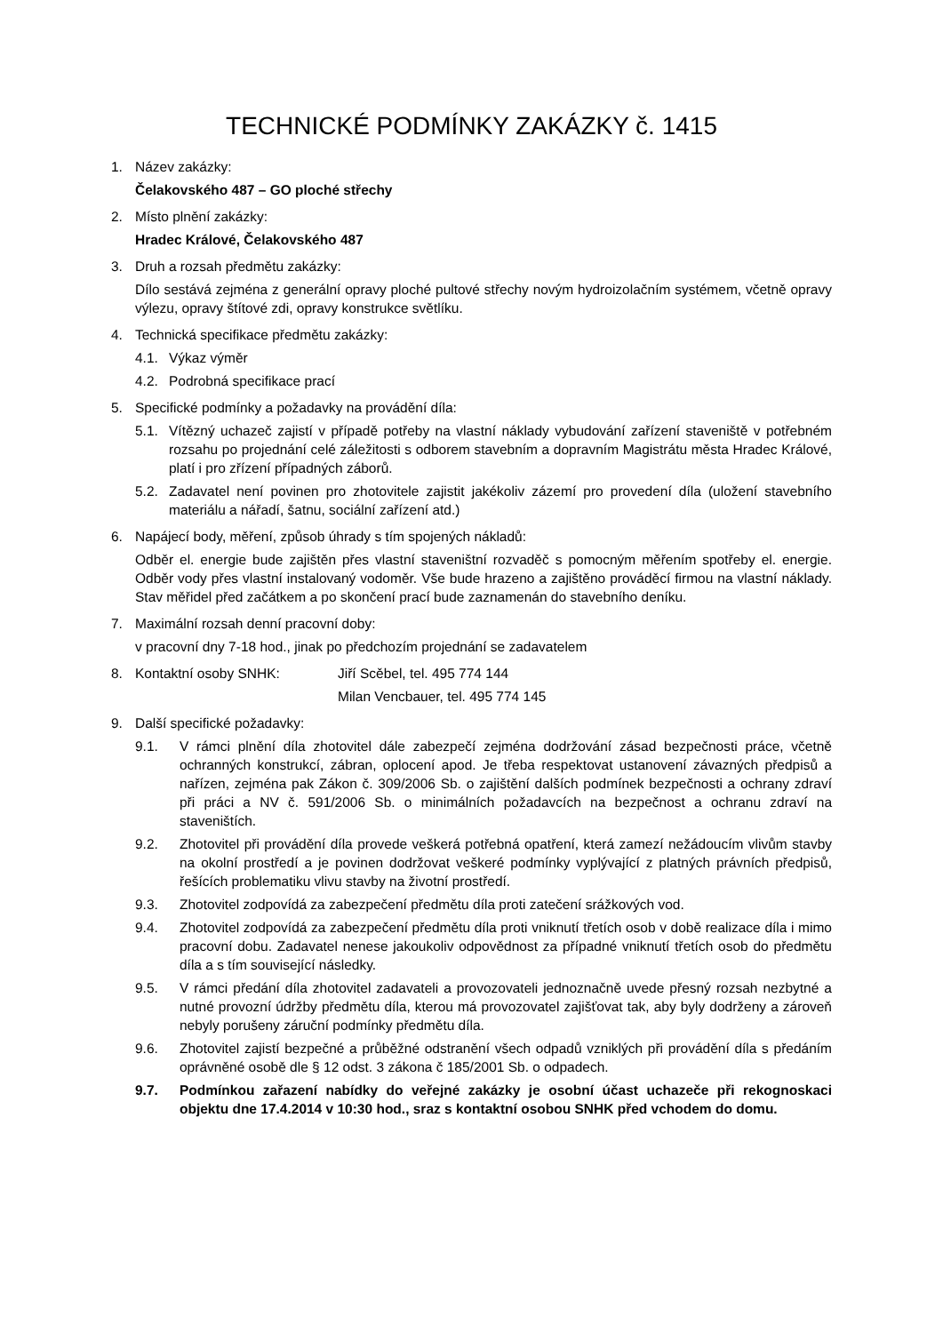TECHNICKÉ PODMÍNKY ZAKÁZKY č. 1415
1. Název zakázky:
Čelakovského 487 – GO ploché střechy
2. Místo plnění zakázky:
Hradec Králové, Čelakovského 487
3. Druh a rozsah předmětu zakázky:
Dílo sestává zejména z generální opravy ploché pultové střechy novým hydroizolačním systémem, včetně opravy výlezu, opravy štítové zdi, opravy konstrukce světlíku.
4. Technická specifikace předmětu zakázky:
4.1. Výkaz výměr
4.2. Podrobná specifikace prací
5. Specifické podmínky a požadavky na provádění díla:
5.1. Vítězný uchazeč zajistí v případě potřeby na vlastní náklady vybudování zařízení staveniště v potřebném rozsahu po projednání celé záležitosti s odborem stavebním a dopravním Magistrátu města Hradec Králové, platí i pro zřízení případných záborů.
5.2. Zadavatel není povinen pro zhotovitele zajistit jakékoliv zázemí pro provedení díla (uložení stavebního materiálu a nářadí, šatnu, sociální zařízení atd.)
6. Napájecí body, měření, způsob úhrady s tím spojených nákladů:
Odběr el. energie bude zajištěn přes vlastní staveništní rozvaděč s pomocným měřením spotřeby el. energie. Odběr vody přes vlastní instalovaný vodoměr. Vše bude hrazeno a zajištěno prováděcí firmou na vlastní náklady. Stav měřidel před začátkem a po skončení prací bude zaznamenán do stavebního deníku.
7. Maximální rozsah denní pracovní doby:
v pracovní dny 7-18 hod., jinak po předchozím projednání se zadavatelem
8. Kontaktní osoby SNHK: Jiří Scěbel, tel. 495 774 144
Milan Vencbauer, tel. 495 774 145
9. Další specifické požadavky:
9.1. V rámci plnění díla zhotovitel dále zabezpečí zejména dodržování zásad bezpečnosti práce, včetně ochranných konstrukcí, zábran, oplocení apod. Je třeba respektovat ustanovení závazných předpisů a nařízen, zejména pak Zákon č. 309/2006 Sb. o zajištění dalších podmínek bezpečnosti a ochrany zdraví při práci a NV č. 591/2006 Sb. o minimálních požadavcích na bezpečnost a ochranu zdraví na staveništích.
9.2. Zhotovitel při provádění díla provede veškerá potřebná opatření, která zamezí nežádoucím vlivům stavby na okolní prostředí a je povinen dodržovat veškeré podmínky vyplývající z platných právních předpisů, řešících problematiku vlivu stavby na životní prostředí.
9.3. Zhotovitel zodpovídá za zabezpečení předmětu díla proti zatečení srážkových vod.
9.4. Zhotovitel zodpovídá za zabezpečení předmětu díla proti vniknutí třetích osob v době realizace díla i mimo pracovní dobu. Zadavatel nenese jakoukoliv odpovědnost za případné vniknutí třetích osob do předmětu díla a s tím související následky.
9.5. V rámci předání díla zhotovitel zadavateli a provozovateli jednoznačně uvede přesný rozsah nezbytné a nutné provozní údržby předmětu díla, kterou má provozovatel zajišťovat tak, aby byly dodrženy a zároveň nebyly porušeny záruční podmínky předmětu díla.
9.6. Zhotovitel zajistí bezpečné a průběžné odstranění všech odpadů vzniklých při provádění díla s předáním oprávněné osobě dle § 12 odst. 3 zákona č 185/2001 Sb. o odpadech.
9.7. Podmínkou zařazení nabídky do veřejné zakázky je osobní účast uchazeče při rekognoskaci objektu dne 17.4.2014 v 10:30 hod., sraz s kontaktní osobou SNHK před vchodem do domu.